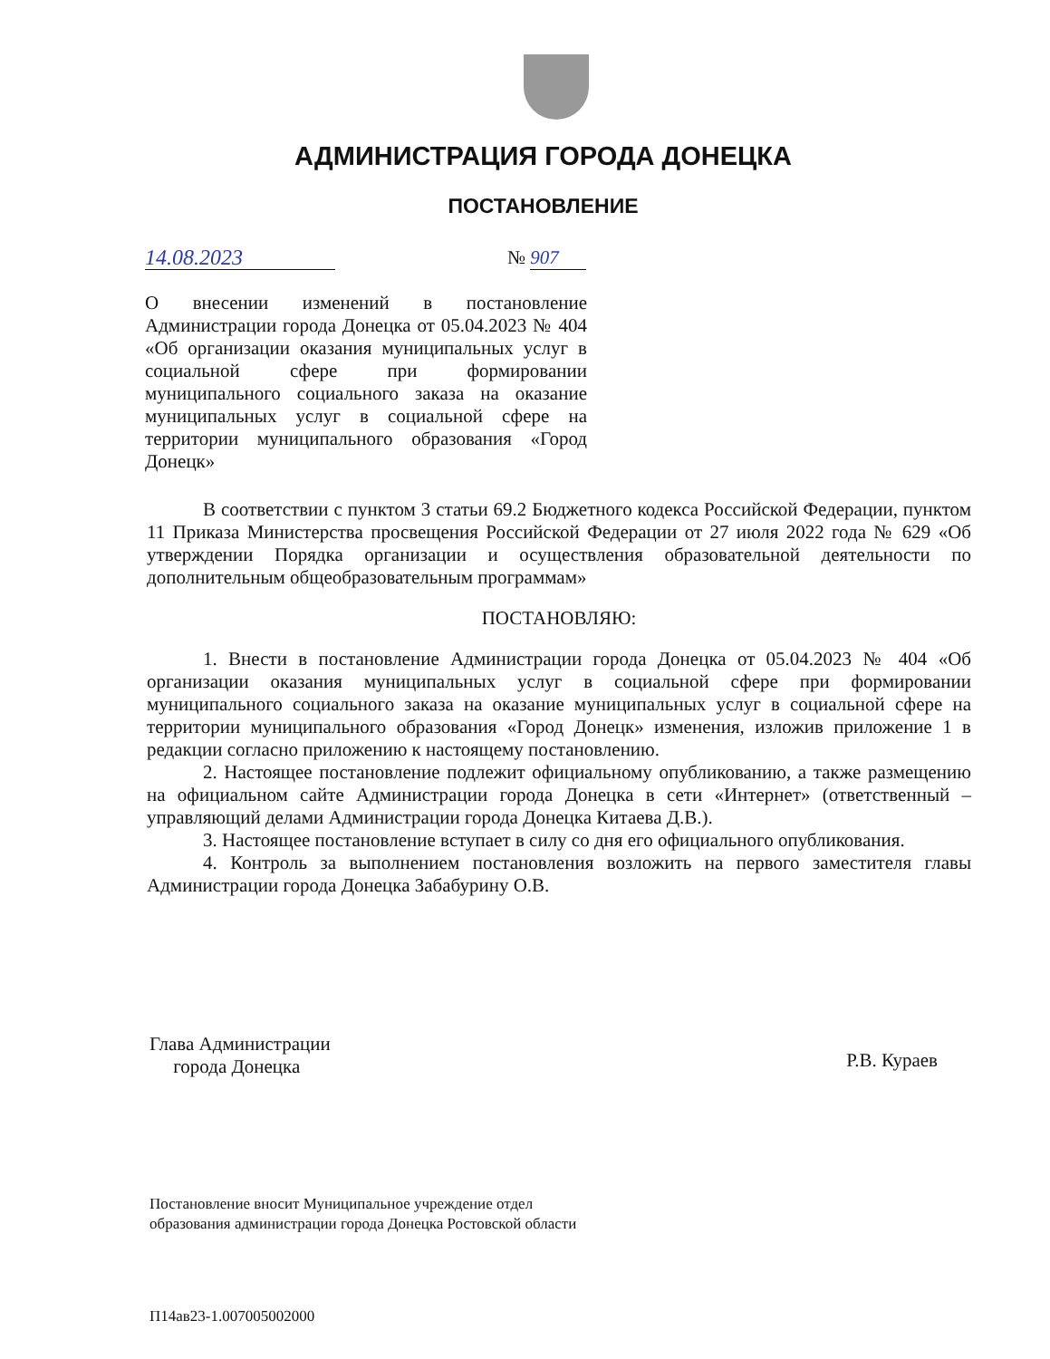АДМИНИСТРАЦИЯ ГОРОДА ДОНЕЦКА
ПОСТАНОВЛЕНИЕ
14.08.2023 № 907
О внесении изменений в постановление Администрации города Донецка от 05.04.2023 № 404 «Об организации оказания муниципальных услуг в социальной сфере при формировании муниципального социального заказа на оказание муниципальных услуг в социальной сфере на территории муниципального образования «Город Донецк»
В соответствии с пунктом 3 статьи 69.2 Бюджетного кодекса Российской Федерации, пунктом 11 Приказа Министерства просвещения Российской Федерации от 27 июля 2022 года № 629 «Об утверждении Порядка организации и осуществления образовательной деятельности по дополнительным общеобразовательным программам»
ПОСТАНОВЛЯЮ:
1. Внести в постановление Администрации города Донецка от 05.04.2023 № 404 «Об организации оказания муниципальных услуг в социальной сфере при формировании муниципального социального заказа на оказание муниципальных услуг в социальной сфере на территории муниципального образования «Город Донецк» изменения, изложив приложение 1 в редакции согласно приложению к настоящему постановлению.
2. Настоящее постановление подлежит официальному опубликованию, а также размещению на официальном сайте Администрации города Донецка в сети «Интернет» (ответственный – управляющий делами Администрации города Донецка Китаева Д.В.).
3. Настоящее постановление вступает в силу со дня его официального опубликования.
4. Контроль за выполнением постановления возложить на первого заместителя главы Администрации города Донецка Забабурину О.В.
Глава Администрации
города Донецка
Р.В. Кураев
Постановление вносит Муниципальное учреждение отдел образования администрации города Донецка Ростовской области
П14ав23-1.007005002000